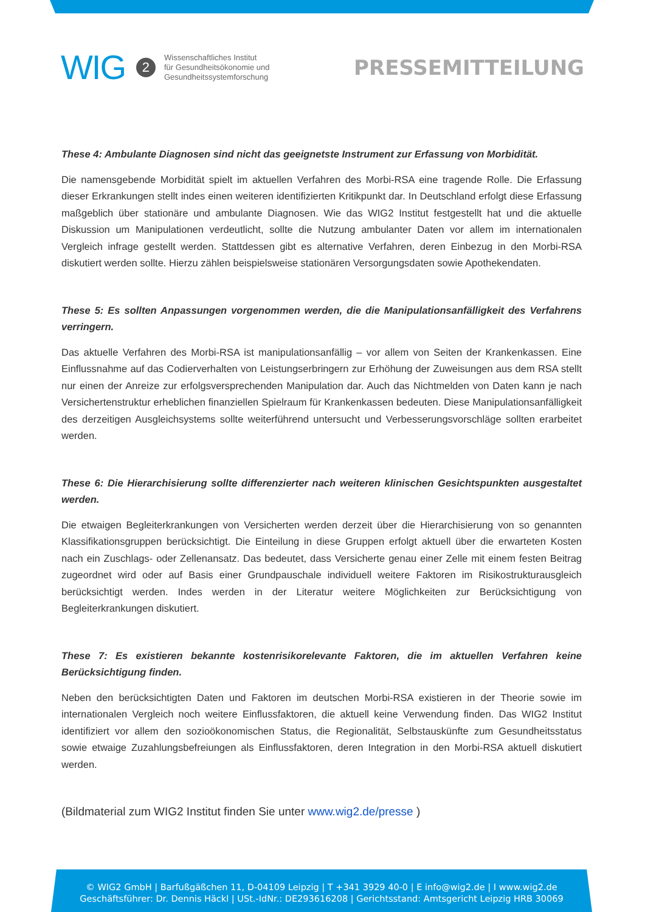WIG 2
Wissenschaftliches Institut
für Gesundheitsökonomie und
Gesundheitssystemforschung
PRESSEMITTEILUNG
These 4: Ambulante Diagnosen sind nicht das geeignetste Instrument zur Erfassung von Morbidität.
Die namensgebende Morbidität spielt im aktuellen Verfahren des Morbi-RSA eine tragende Rolle. Die Erfassung dieser Erkrankungen stellt indes einen weiteren identifizierten Kritikpunkt dar. In Deutschland erfolgt diese Erfassung maßgeblich über stationäre und ambulante Diagnosen. Wie das WIG2 Institut festgestellt hat und die aktuelle Diskussion um Manipulationen verdeutlicht, sollte die Nutzung ambulanter Daten vor allem im internationalen Vergleich infrage gestellt werden. Stattdessen gibt es alternative Verfahren, deren Einbezug in den Morbi-RSA diskutiert werden sollte. Hierzu zählen beispielsweise stationären Versorgungsdaten sowie Apothekendaten.
These 5: Es sollten Anpassungen vorgenommen werden, die die Manipulationsanfälligkeit des Verfahrens verringern.
Das aktuelle Verfahren des Morbi-RSA ist manipulationsanfällig – vor allem von Seiten der Krankenkassen. Eine Einflussnahme auf das Codierverhalten von Leistungserbringern zur Erhöhung der Zuweisungen aus dem RSA stellt nur einen der Anreize zur erfolgsversprechenden Manipulation dar. Auch das Nichtmelden von Daten kann je nach Versichertenstruktur erheblichen finanziellen Spielraum für Krankenkassen bedeuten. Diese Manipulationsanfälligkeit des derzeitigen Ausgleichsystems sollte weiterführend untersucht und Verbesserungsvorschläge sollten erarbeitet werden.
These 6: Die Hierarchisierung sollte differenzierter nach weiteren klinischen Gesichtspunkten ausgestaltet werden.
Die etwaigen Begleiterkrankungen von Versicherten werden derzeit über die Hierarchisierung von so genannten Klassifikationsgruppen berücksichtigt. Die Einteilung in diese Gruppen erfolgt aktuell über die erwarteten Kosten nach ein Zuschlags- oder Zellenansatz. Das bedeutet, dass Versicherte genau einer Zelle mit einem festen Beitrag zugeordnet wird oder auf Basis einer Grundpauschale individuell weitere Faktoren im Risikostrukturausgleich berücksichtigt werden. Indes werden in der Literatur weitere Möglichkeiten zur Berücksichtigung von Begleiterkrankungen diskutiert.
These 7: Es existieren bekannte kostenrisikorelevante Faktoren, die im aktuellen Verfahren keine Berücksichtigung finden.
Neben den berücksichtigten Daten und Faktoren im deutschen Morbi-RSA existieren in der Theorie sowie im internationalen Vergleich noch weitere Einflussfaktoren, die aktuell keine Verwendung finden. Das WIG2 Institut identifiziert vor allem den sozioökonomischen Status, die Regionalität, Selbstauskünfte zum Gesundheitsstatus sowie etwaige Zuzahlungsbefreiungen als Einflussfaktoren, deren Integration in den Morbi-RSA aktuell diskutiert werden.
(Bildmaterial zum WIG2 Institut finden Sie unter www.wig2.de/presse )
© WIG2 GmbH | Barfußgäßchen 11, D-04109 Leipzig | T +341 3929 40-0 | E info@wig2.de | I www.wig2.de
Geschäftsführer: Dr. Dennis Häckl | USt.-IdNr.: DE293616208 | Gerichtsstand: Amtsgericht Leipzig HRB 30069